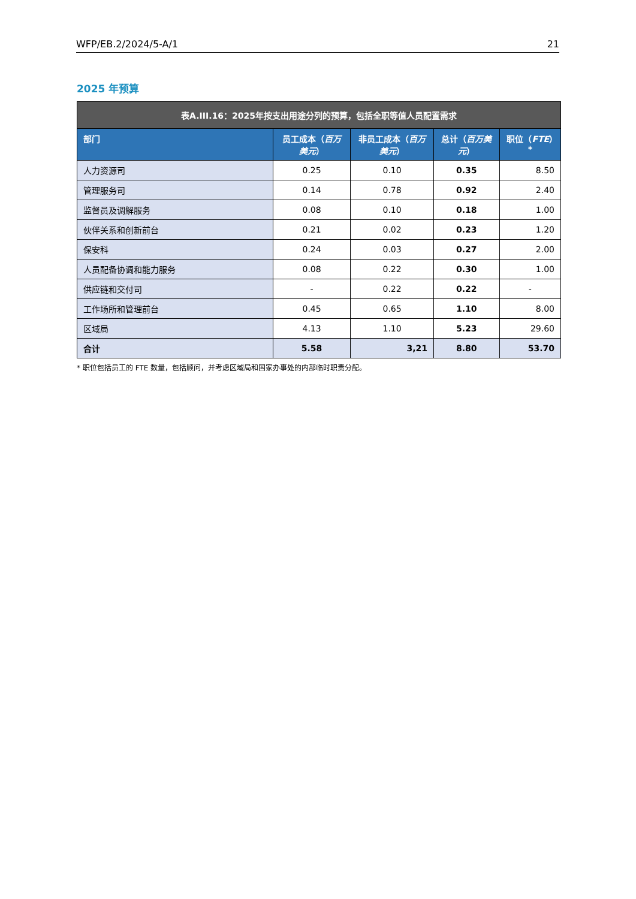WFP/EB.2/2024/5-A/1 21
2025 年预算
| 表A.III.16：2025年按支出用途分列的预算，包括全职等值人员配置需求 | | | | |
| --- | --- | --- | --- | --- |
| 部门 | 员工成本（ 百万美元 ） | 非员工成本（ 百万美元 ） | 总计（ 百万美元 ） | 职位（ FTE ）* |
| 人力资源司 | 0.25 | 0.10 | 0.35 | 8.50 |
| 管理服务司 | 0.14 | 0.78 | 0.92 | 2.40 |
| 监督员及调解服务 | 0.08 | 0.10 | 0.18 | 1.00 |
| 伙伴关系和创新前台 | 0.21 | 0.02 | 0.23 | 1.20 |
| 保安科 | 0.24 | 0.03 | 0.27 | 2.00 |
| 人员配备协调和能力服务 | 0.08 | 0.22 | 0.30 | 1.00 |
| 供应链和交付司 | - | 0.22 | 0.22 | - |
| 工作场所和管理前台 | 0.45 | 0.65 | 1.10 | 8.00 |
| 区域局 | 4.13 | 1.10 | 5.23 | 29.60 |
| 合计 | 5.58 | 3,21 | 8.80 | 53.70 |
* 职位包括员工的 FTE 数量，包括顾问，并考虑区域局和国家办事处的内部临时职责分配。